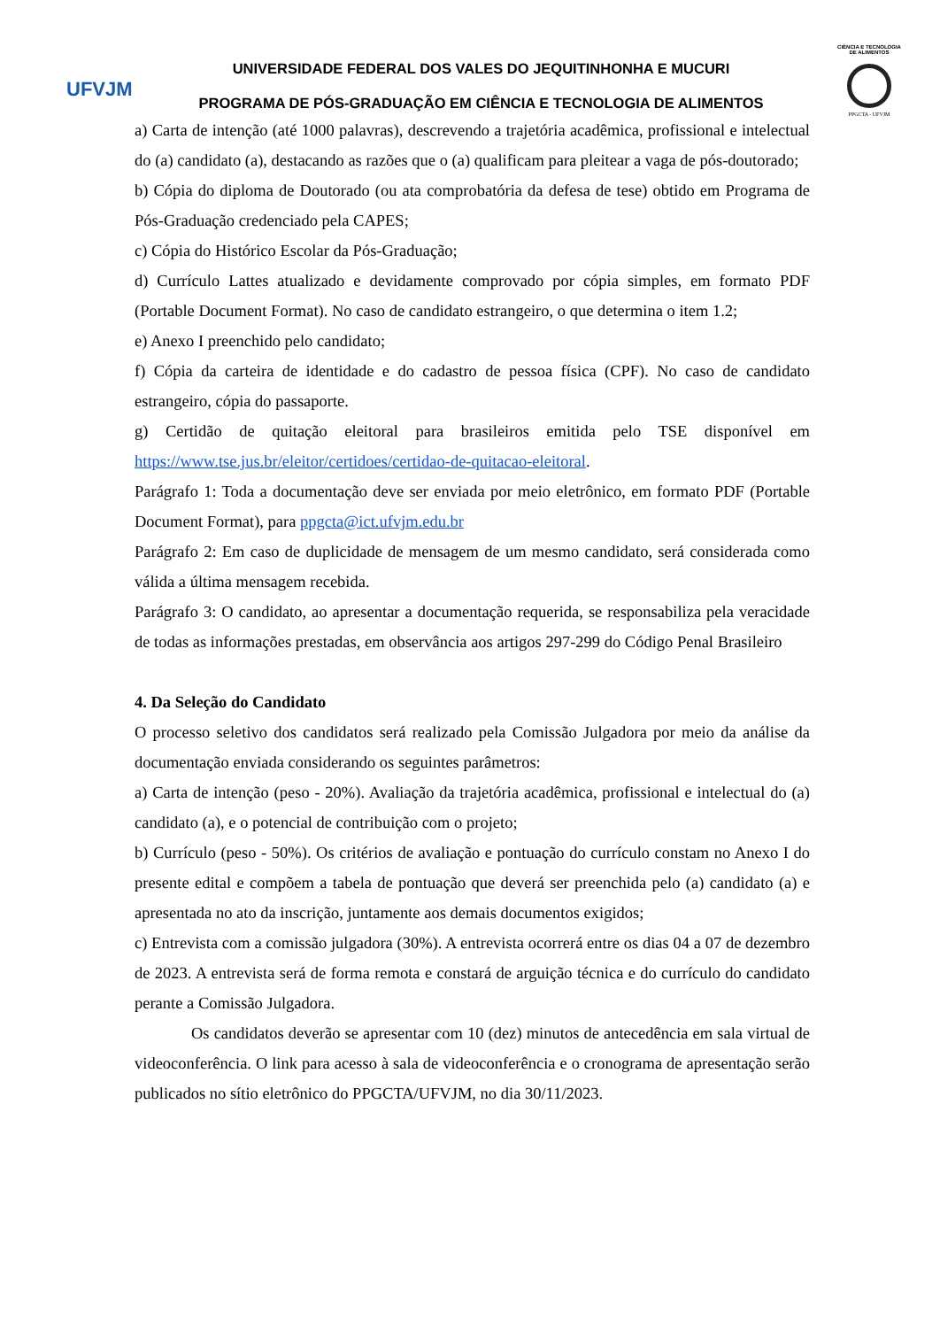UFVJM
UNIVERSIDADE FEDERAL DOS VALES DO JEQUITINHONHA E MUCURI
PROGRAMA DE PÓS-GRADUAÇÃO EM CIÊNCIA E TECNOLOGIA DE ALIMENTOS
CIÊNCIA E TECNOLOGIA DE ALIMENTOS
PPGCTA - UFVJM
a) Carta de intenção (até 1000 palavras), descrevendo a trajetória acadêmica, profissional e intelectual do (a) candidato (a), destacando as razões que o (a) qualificam para pleitear a vaga de pós-doutorado;
b) Cópia do diploma de Doutorado (ou ata comprobatória da defesa de tese) obtido em Programa de Pós-Graduação credenciado pela CAPES;
c) Cópia do Histórico Escolar da Pós-Graduação;
d) Currículo Lattes atualizado e devidamente comprovado por cópia simples, em formato PDF (Portable Document Format). No caso de candidato estrangeiro, o que determina o item 1.2;
e) Anexo I preenchido pelo candidato;
f) Cópia da carteira de identidade e do cadastro de pessoa física (CPF). No caso de candidato estrangeiro, cópia do passaporte.
g) Certidão de quitação eleitoral para brasileiros emitida pelo TSE disponível em https://www.tse.jus.br/eleitor/certidoes/certidao-de-quitacao-eleitoral.
Parágrafo 1: Toda a documentação deve ser enviada por meio eletrônico, em formato PDF (Portable Document Format), para ppgcta@ict.ufvjm.edu.br
Parágrafo 2: Em caso de duplicidade de mensagem de um mesmo candidato, será considerada como válida a última mensagem recebida.
Parágrafo 3: O candidato, ao apresentar a documentação requerida, se responsabiliza pela veracidade de todas as informações prestadas, em observância aos artigos 297-299 do Código Penal Brasileiro
4. Da Seleção do Candidato
O processo seletivo dos candidatos será realizado pela Comissão Julgadora por meio da análise da documentação enviada considerando os seguintes parâmetros:
a) Carta de intenção (peso - 20%). Avaliação da trajetória acadêmica, profissional e intelectual do (a) candidato (a), e o potencial de contribuição com o projeto;
b) Currículo (peso - 50%). Os critérios de avaliação e pontuação do currículo constam no Anexo I do presente edital e compõem a tabela de pontuação que deverá ser preenchida pelo (a) candidato (a) e apresentada no ato da inscrição, juntamente aos demais documentos exigidos;
c) Entrevista com a comissão julgadora (30%). A entrevista ocorrerá entre os dias 04 a 07 de dezembro de 2023. A entrevista será de forma remota e constará de arguição técnica e do currículo do candidato perante a Comissão Julgadora.
Os candidatos deverão se apresentar com 10 (dez) minutos de antecedência em sala virtual de videoconferência. O link para acesso à sala de videoconferência e o cronograma de apresentação serão publicados no sítio eletrônico do PPGCTA/UFVJM, no dia 30/11/2023.